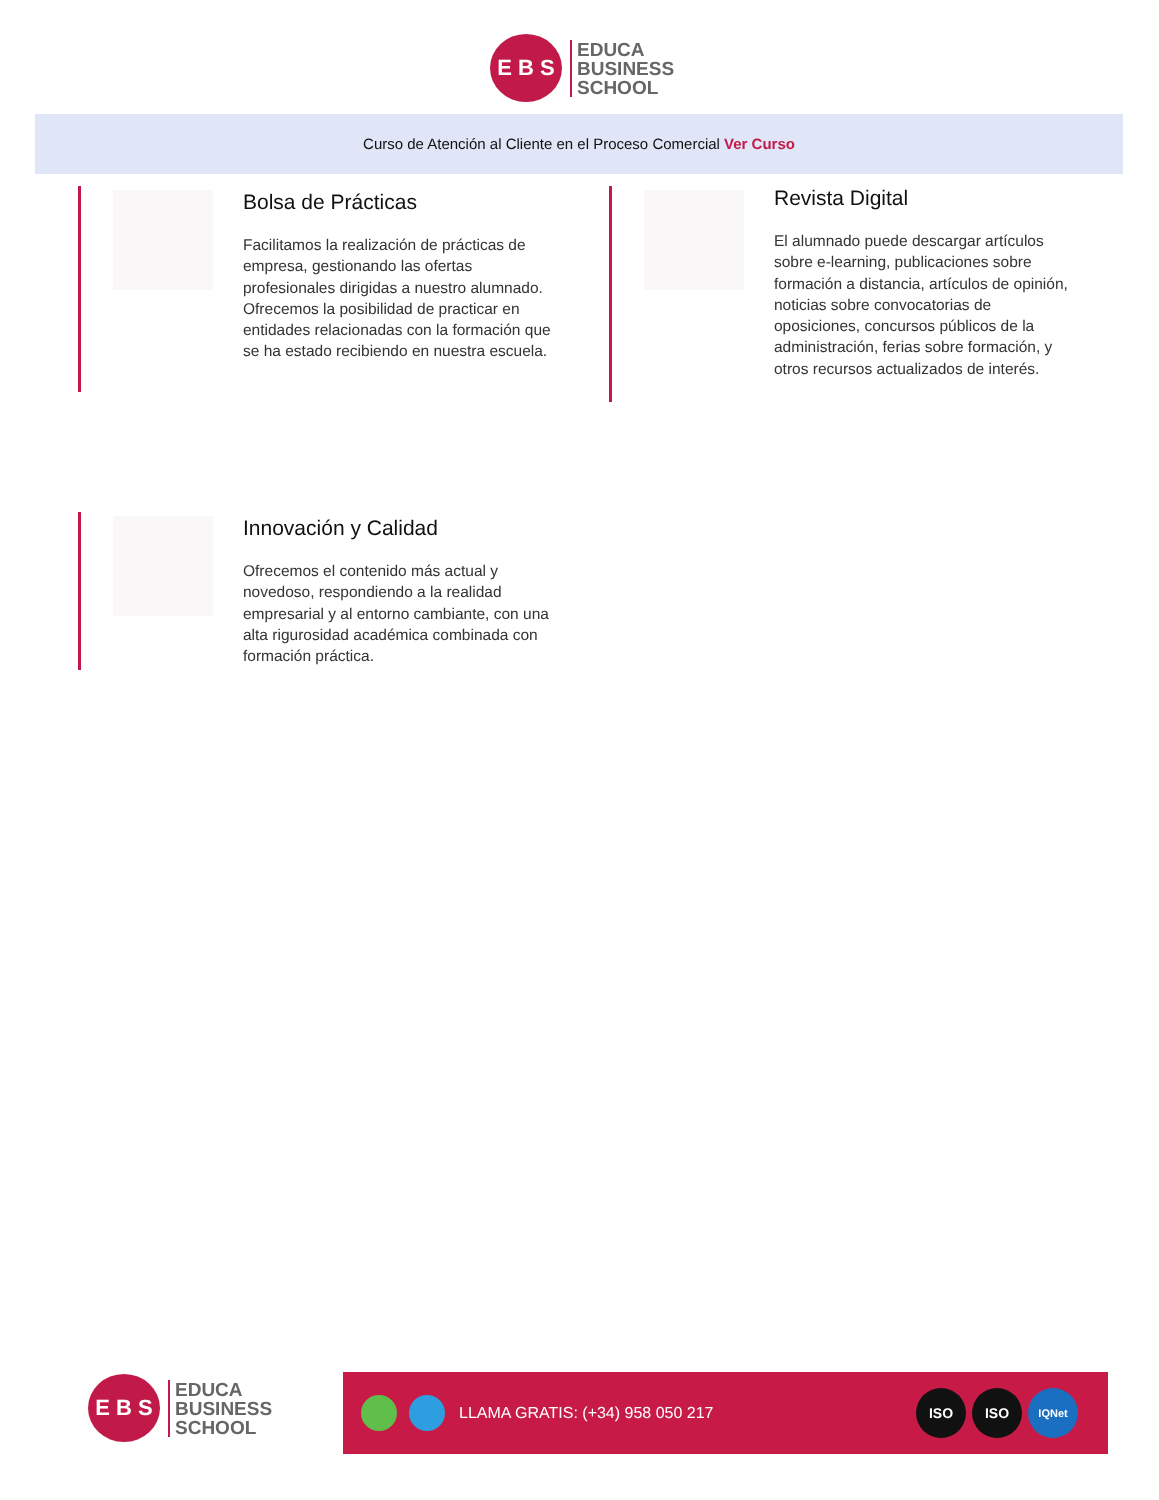E B S
EDUCA
BUSINESS
SCHOOL
Curso de Atención al Cliente en el Proceso Comercial Ver Curso
Bolsa de Prácticas
Facilitamos la realización de prácticas de empresa, gestionando las ofertas profesionales dirigidas a nuestro alumnado. Ofrecemos la posibilidad de practicar en entidades relacionadas con la formación que se ha estado recibiendo en nuestra escuela.
Revista Digital
El alumnado puede descargar artículos sobre e-learning, publicaciones sobre formación a distancia, artículos de opinión, noticias sobre convocatorias de oposiciones, concursos públicos de la administración, ferias sobre formación, y otros recursos actualizados de interés.
Innovación y Calidad
Ofrecemos el contenido más actual y novedoso, respondiendo a la realidad empresarial y al entorno cambiante, con una alta rigurosidad académica combinada con formación práctica.
E B S
EDUCA
BUSINESS
SCHOOL
LLAMA GRATIS: (+34) 958 050 217
ISO ISO
IQNet